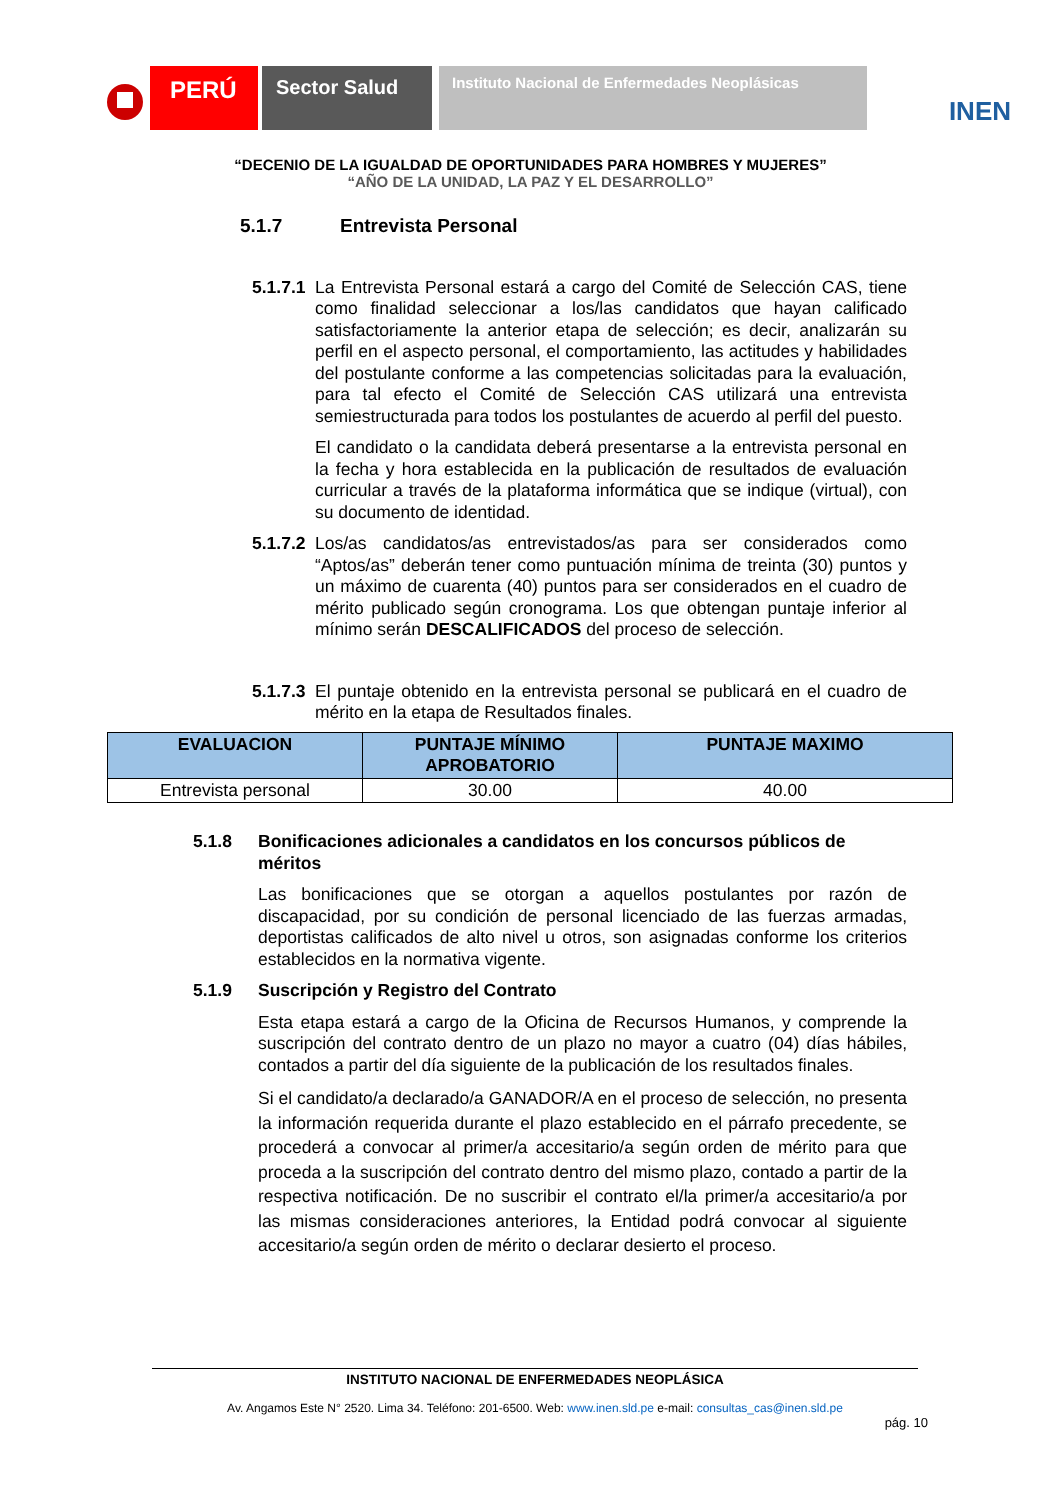PERÚ
Sector Salud
Instituto Nacional de Enfermedades Neoplásicas
INEN
“DECENIO DE LA IGUALDAD DE OPORTUNIDADES PARA HOMBRES Y MUJERES”
“AÑO DE LA UNIDAD, LA PAZ Y EL DESARROLLO”
5.1.7 Entrevista Personal
5.1.7.1
La Entrevista Personal estará a cargo del Comité de Selección CAS, tiene como finalidad seleccionar a los/las candidatos que hayan calificado satisfactoriamente la anterior etapa de selección; es decir, analizarán su perfil en el aspecto personal, el comportamiento, las actitudes y habilidades del postulante conforme a las competencias solicitadas para la evaluación, para tal efecto el Comité de Selección CAS utilizará una entrevista semiestructurada para todos los postulantes de acuerdo al perfil del puesto.
El candidato o la candidata deberá presentarse a la entrevista personal en la fecha y hora establecida en la publicación de resultados de evaluación curricular a través de la plataforma informática que se indique (virtual), con su documento de identidad.
5.1.7.2
Los/as candidatos/as entrevistados/as para ser considerados como “Aptos/as” deberán tener como puntuación mínima de treinta (30) puntos y un máximo de cuarenta (40) puntos para ser considerados en el cuadro de mérito publicado según cronograma. Los que obtengan puntaje inferior al mínimo serán DESCALIFICADOS del proceso de selección.
5.1.7.3
El puntaje obtenido en la entrevista personal se publicará en el cuadro de mérito en la etapa de Resultados finales.
| EVALUACION | PUNTAJE MÍNIMO APROBATORIO | PUNTAJE MAXIMO |
| --- | --- | --- |
| Entrevista personal | 30.00 | 40.00 |
5.1.8 Bonificaciones adicionales a candidatos en los concursos públicos de méritos
Las bonificaciones que se otorgan a aquellos postulantes por razón de discapacidad, por su condición de personal licenciado de las fuerzas armadas, deportistas calificados de alto nivel u otros, son asignadas conforme los criterios establecidos en la normativa vigente.
5.1.9 Suscripción y Registro del Contrato
Esta etapa estará a cargo de la Oficina de Recursos Humanos, y comprende la suscripción del contrato dentro de un plazo no mayor a cuatro (04) días hábiles, contados a partir del día siguiente de la publicación de los resultados finales.
Si el candidato/a declarado/a GANADOR/A en el proceso de selección, no presenta la información requerida durante el plazo establecido en el párrafo precedente, se procederá a convocar al primer/a accesitario/a según orden de mérito para que proceda a la suscripción del contrato dentro del mismo plazo, contado a partir de la respectiva notificación. De no suscribir el contrato el/la primer/a accesitario/a por las mismas consideraciones anteriores, la Entidad podrá convocar al siguiente accesitario/a según orden de mérito o declarar desierto el proceso.
INSTITUTO NACIONAL DE ENFERMEDADES NEOPLÁSICA
Av. Angamos Este N° 2520. Lima 34. Teléfono: 201-6500. Web: www.inen.sld.pe e-mail: consultas_cas@inen.sld.pe
pág. 10